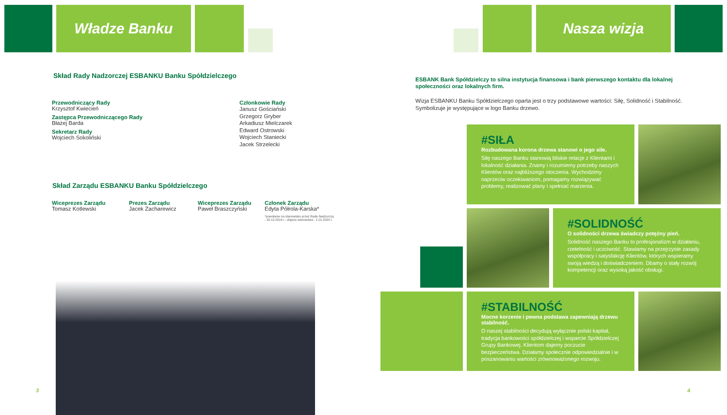Władze Banku Nasza wizja
Skład Rady Nadzorczej ESBANKU Banku Spółdzielczego
Przewodniczący Rady
Krzysztof Kwiecień
Zastępca Przewodniczącego Rady
Błażej Barda
Sekretarz Rady
Wojciech Sokoliński
Członkowie Rady
Janusz Gościański
Grzegorz Gryber
Arkadiusz Mielczarek
Edward Ostrowski
Wojciech Staniecki
Jacek Strzelecki
Skład Zarządu ESBANKU Banku Spółdzielczego
Wiceprezes Zarządu
Tomasz Kotlewski
Prezes Zarządu
Jacek Zacharewicz
Wiceprezes Zarządu
Paweł Braszczyński
Członek Zarządu
Edyta Półrola-Karska*
*powołanie na stanowisko przez Radę Nadzorczą - 20.12.2019 r., objęcie stanowiska - 1.01.2020 r.
3 4
ESBANK Bank Spółdzielczy to silna instytucja finansowa i bank pierwszego kontaktu dla lokalnej społeczności oraz lokalnych firm.
Wizja ESBANKU Banku Spółdzielczego oparta jest o trzy podstawowe wartości: Siłę, Solidność i Stabilność.
Symbolizuje je występujące w logo Banku drzewo.
#SIŁA
Rozbudowana korona drzewa stanowi o jego sile.
Siłę naszego Banku stanowią bliskie relacje z Klientami i lokalność działania. Znamy i rozumiemy potrzeby naszych Klientów oraz najbliższego otoczenia. Wychodzimy naprzeciw oczekiwaniom, pomagamy rozwiązywać problemy, realizować plany i spełniać marzenia.
#SOLIDNOŚĆ
O solidności drzewa świadczy potężny pień.
Solidność naszego Banku to profesjonalizm w działaniu, rzetelność i uczciwość. Stawiamy na przejrzyste zasady współpracy i satysfakcję Klientów, których wspieramy swoją wiedzą i doświadczeniem. Dbamy o stały rozwój kompetencji oraz wysoką jakość obsługi.
#STABILNOŚĆ
Mocne korzenie i pewna podstawa zapewniają drzewu stabilność.
O naszej stabilności decydują wyłącznie polski kapitał, tradycja bankowości spółdzielczej i wsparcie Spółdzielczej Grupy Bankowej. Klientom dajemy poczucie bezpieczeństwa. Działamy społecznie odpowiedzialnie i w poszanowaniu wartości zrównoważonego rozwoju.